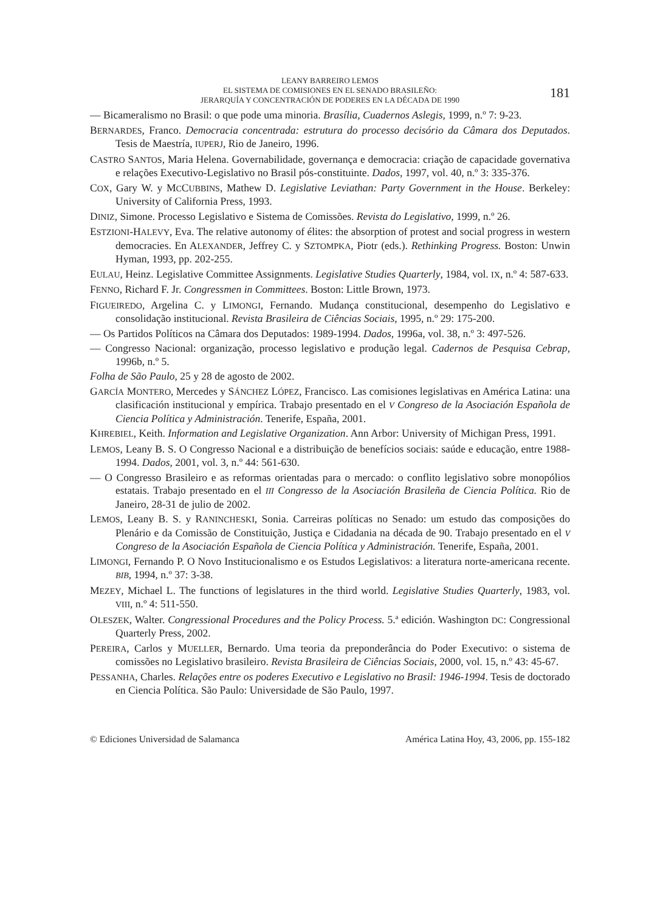LEANY BARREIRO LEMOS
EL SISTEMA DE COMISIONES EN EL SENADO BRASILEÑO:
JERARQUÍA Y CONCENTRACIÓN DE PODERES EN LA DÉCADA DE 1990
181
— Bicameralismo no Brasil: o que pode uma minoria. Brasília, Cuadernos Aslegis, 1999, n.º 7: 9-23.
BERNARDES, Franco. Democracia concentrada: estrutura do processo decisório da Câmara dos Deputados. Tesis de Maestría, IUPERJ, Rio de Janeiro, 1996.
CASTRO SANTOS, Maria Helena. Governabilidade, governança e democracia: criação de capacidade governativa e relações Executivo-Legislativo no Brasil pós-constituinte. Dados, 1997, vol. 40, n.º 3: 335-376.
COX, Gary W. y MCCUBBINS, Mathew D. Legislative Leviathan: Party Government in the House. Berkeley: University of California Press, 1993.
DINIZ, Simone. Processo Legislativo e Sistema de Comissões. Revista do Legislativo, 1999, n.º 26.
ESTZIONI-HALEVY, Eva. The relative autonomy of élites: the absorption of protest and social progress in western democracies. En ALEXANDER, Jeffrey C. y SZTOMPKA, Piotr (eds.). Rethinking Progress. Boston: Unwin Hyman, 1993, pp. 202-255.
EULAU, Heinz. Legislative Committee Assignments. Legislative Studies Quarterly, 1984, vol. IX, n.º 4: 587-633.
FENNO, Richard F. Jr. Congressmen in Committees. Boston: Little Brown, 1973.
FIGUEIREDO, Argelina C. y LIMONGI, Fernando. Mudança constitucional, desempenho do Legislativo e consolidação institucional. Revista Brasileira de Ciências Sociais, 1995, n.º 29: 175-200.
— Os Partidos Políticos na Câmara dos Deputados: 1989-1994. Dados, 1996a, vol. 38, n.º 3: 497-526.
— Congresso Nacional: organização, processo legislativo e produção legal. Cadernos de Pesquisa Cebrap, 1996b, n.º 5.
Folha de São Paulo, 25 y 28 de agosto de 2002.
GARCÍA MONTERO, Mercedes y SÁNCHEZ LÓPEZ, Francisco. Las comisiones legislativas en América Latina: una clasificación institucional y empírica. Trabajo presentado en el V Congreso de la Asociación Española de Ciencia Política y Administración. Tenerife, España, 2001.
KHREBIEL, Keith. Information and Legislative Organization. Ann Arbor: University of Michigan Press, 1991.
LEMOS, Leany B. S. O Congresso Nacional e a distribuição de benefícios sociais: saúde e educação, entre 1988-1994. Dados, 2001, vol. 3, n.º 44: 561-630.
— O Congresso Brasileiro e as reformas orientadas para o mercado: o conflito legislativo sobre monopólios estatais. Trabajo presentado en el III Congresso de la Asociación Brasileña de Ciencia Política. Rio de Janeiro, 28-31 de julio de 2002.
LEMOS, Leany B. S. y RANINCHESKI, Sonia. Carreiras políticas no Senado: um estudo das composições do Plenário e da Comissão de Constituição, Justiça e Cidadania na década de 90. Trabajo presentado en el V Congreso de la Asociación Española de Ciencia Política y Administración. Tenerife, España, 2001.
LIMONGI, Fernando P. O Novo Institucionalismo e os Estudos Legislativos: a literatura norte-americana recente. BIB, 1994, n.º 37: 3-38.
MEZEY, Michael L. The functions of legislatures in the third world. Legislative Studies Quarterly, 1983, vol. VIII, n.º 4: 511-550.
OLESZEK, Walter. Congressional Procedures and the Policy Process. 5.ª edición. Washington DC: Congressional Quarterly Press, 2002.
PEREIRA, Carlos y MUELLER, Bernardo. Uma teoria da preponderância do Poder Executivo: o sistema de comissões no Legislativo brasileiro. Revista Brasileira de Ciências Sociais, 2000, vol. 15, n.º 43: 45-67.
PESSANHA, Charles. Relações entre os poderes Executivo e Legislativo no Brasil: 1946-1994. Tesis de doctorado en Ciencia Política. São Paulo: Universidade de São Paulo, 1997.
© Ediciones Universidad de Salamanca América Latina Hoy, 43, 2006, pp. 155-182